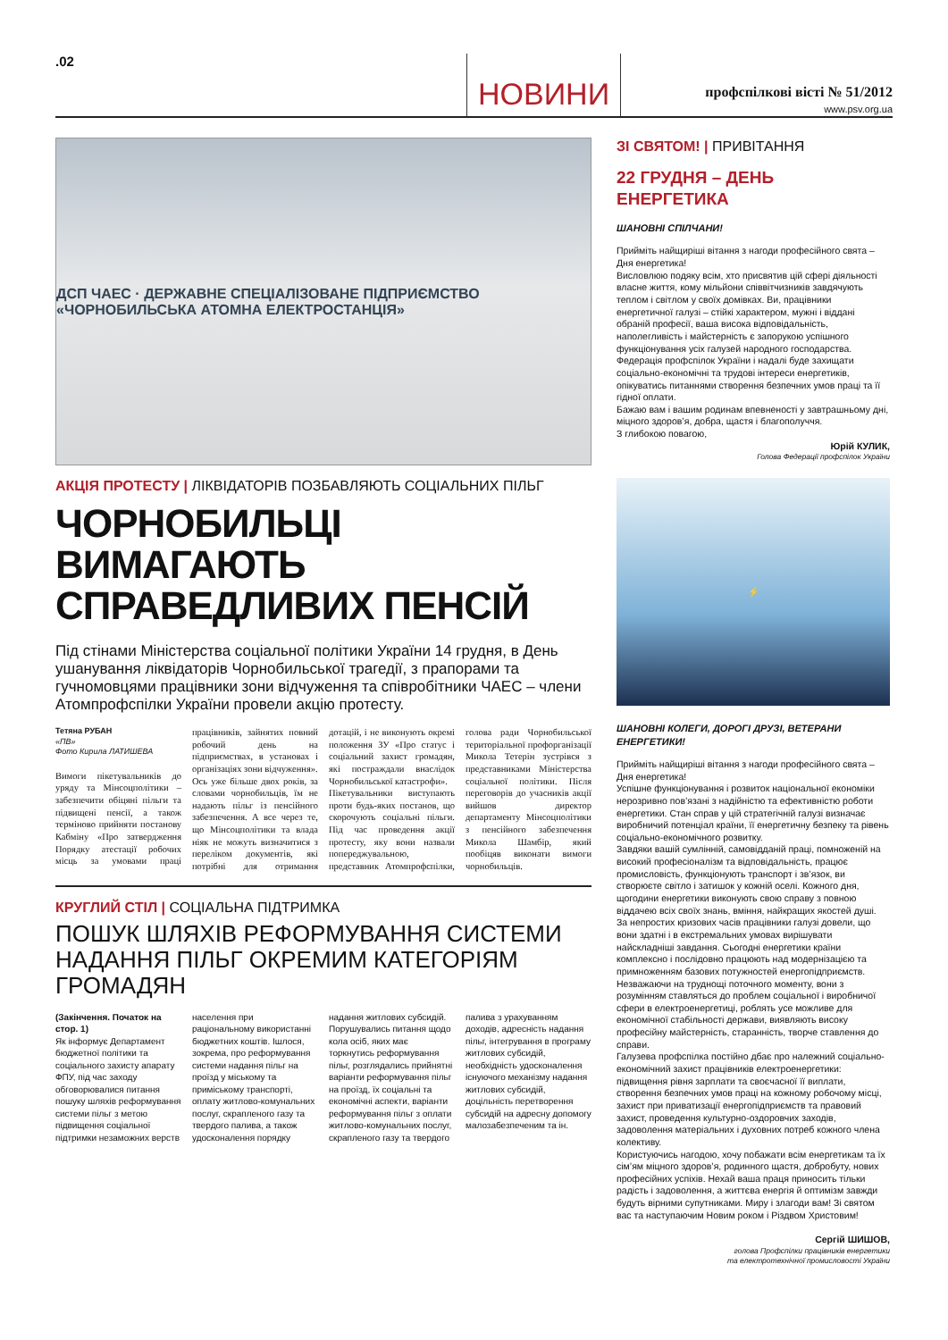.02
НОВИНИ
профспілкові вісті № 51/2012
www.psv.org.ua
ДСП ЧАЕС · ДЕРЖАВНЕ СПЕЦІАЛІЗОВАНЕ ПІДПРИЄМСТВО «ЧОРНОБИЛЬСЬКА АТОМНА ЕЛЕКТРОСТАНЦІЯ»
АКЦІЯ ПРОТЕСТУ | ЛІКВІДАТОРІВ ПОЗБАВЛЯЮТЬ СОЦІАЛЬНИХ ПІЛЬГ
ЧОРНОБИЛЬЦІ ВИМАГАЮТЬ СПРАВЕДЛИВИХ ПЕНСІЙ
Під стінами Міністерства соціальної політики України 14 грудня, в День ушанування ліквідаторів Чорнобильської трагедії, з прапорами та гучномовцями працівники зони відчуження та співробітники ЧАЕС – члени Атомпрофспілки України провели акцію протесту.
Тетяна РУБАН
«ПВ»
Фото Кирила ЛАТИШЕВА
Вимоги пікетувальників до уряду та Мінсоцполітики – забезпечити обіцяні пільги та підвищені пенсії, а також терміново прийняти постанову Кабміну «Про затвердження Порядку атестації робочих місць за умовами праці працівників, зайнятих повний робочий день на підприємствах, в установах і організаціях зони відчуження».
Ось уже більше двох років, за словами чорнобильців, їм не надають пільг із пенсійного забезпечення. А все через те, що Мінсоцполітики та влада ніяк не можуть визначитися з переліком документів, які потрібні для отримання дотацій, і не виконують окремі положення ЗУ «Про статус і соціальний захист громадян, які постраждали внаслідок Чорнобильської катастрофи».
Пікетувальники виступають проти будь-яких постанов, що скорочують соціальні пільги. Під час проведення акції протесту, яку вони назвали попереджувальною, представник Атомпрофспілки, голова ради Чорнобильської територіальної профорганізації Микола Тетерін зустрівся з представниками Міністерства соціальної політики. Після переговорів до учасників акції вийшов директор департаменту Мінсоцполітики з пенсійного забезпечення Микола Шамбір, який пообіцяв виконати вимоги чорнобильців.
КРУГЛИЙ СТІЛ | СОЦІАЛЬНА ПІДТРИМКА
ПОШУК ШЛЯХІВ РЕФОРМУВАННЯ СИСТЕМИ НАДАННЯ ПІЛЬГ ОКРЕМИМ КАТЕГОРІЯМ ГРОМАДЯН
(Закінчення. Початок на стор. 1)
Як інформує Департамент бюджетної політики та соціального захисту апарату ФПУ, під час заходу обговорювалися питання пошуку шляхів реформування системи пільг з метою підвищення соціальної підтримки незаможних верств населення при раціональному використанні бюджетних коштів. Ішлося, зокрема, про реформування системи надання пільг на проїзд у міському та приміському транспорті, оплату житлово-комунальних послуг, скрапленого газу та твердого палива, а також удосконалення порядку надання житлових субсидій. Порушувались питання щодо кола осіб, яких має торкнутись реформування пільг, розглядались прийнятні варіанти реформування пільг на проїзд, їх соціальні та економічні аспекти, варіанти реформування пільг з оплати житлово-комунальних послуг, скрапленого газу та твердого палива з урахуванням доходів, адресність надання пільг, інтегрування в програму житлових субсидій, необхідність удосконалення існуючого механізму надання житлових субсидій, доцільність перетворення субсидій на адресну допомогу малозабезпеченим та ін.
ЗІ СВЯТОМ! | ПРИВІТАННЯ
22 ГРУДНЯ – ДЕНЬ ЕНЕРГЕТИКА
ШАНОВНІ СПІЛЧАНИ!
Прийміть найщиріші вітання з нагоди професійного свята – Дня енергетика!
Висловлюю подяку всім, хто присвятив цій сфері діяльності власне життя, кому мільйони співвітчизників завдячують теплом і світлом у своїх домівках. Ви, працівники енергетичної галузі – стійкі характером, мужні і віддані обраній професії, ваша висока відповідальність, наполегливість і майстерність є запорукою успішного функціонування усіх галузей народного господарства.
Федерація профспілок України і надалі буде захищати соціально-економічні та трудові інтереси енергетиків, опікуватись питаннями створення безпечних умов праці та її гідної оплати.
Бажаю вам і вашим родинам впевненості у завтрашньому дні, міцного здоров’я, добра, щастя і благополуччя.
З глибокою повагою,
Юрій КУЛИК,
Голова Федерації профспілок України
⚡
ШАНОВНІ КОЛЕГИ, ДОРОГІ ДРУЗІ, ВЕТЕРАНИ ЕНЕРГЕТИКИ!
Прийміть найщиріші вітання з нагоди професійного свята – Дня енергетика!
Успішне функціонування і розвиток національної економіки нерозривно пов’язані з надійністю та ефективністю роботи енергетики. Стан справ у цій стратегічній галузі визначає виробничий потенціал країни, її енергетичну безпеку та рівень соціально-економічного розвитку.
Завдяки вашій сумлінній, самовідданій праці, помноженій на високий професіоналізм та відповідальність, працює промисловість, функціонують транспорт і зв’язок, ви створюєте світло і затишок у кожній оселі. Кожного дня, щогодини енергетики виконують свою справу з повною віддачею всіх своїх знань, вміння, найкращих якостей душі.
За непростих кризових часів працівники галузі довели, що вони здатні і в екстремальних умовах вирішувати найскладніші завдання. Сьогодні енергетики країни комплексно і послідовно працюють над модернізацією та примноженням базових потужностей енергопідприємств. Незважаючи на труднощі поточного моменту, вони з розумінням ставляться до проблем соціальної і виробничої сфери в електроенергетиці, роблять усе можливе для економічної стабільності держави, виявляють високу професійну майстерність, старанність, творче ставлення до справи.
Галузева профспілка постійно дбає про належний соціально-економічний захист працівників електроенергетики: підвищення рівня зарплати та своєчасної її виплати, створення безпечних умов праці на кожному робочому місці, захист при приватизації енергопідприємств та правовий захист, проведення культурно-оздоровчих заходів, задоволення матеріальних і духовних потреб кожного члена колективу.
Користуючись нагодою, хочу побажати всім енергетикам та їх сім’ям міцного здоров’я, родинного щастя, добробуту, нових професійних успіхів. Нехай ваша праця приносить тільки радість і задоволення, а життєва енергія й оптимізм завжди будуть вірними супутниками. Миру і злагоди вам! Зі святом вас та наступаючим Новим роком і Різдвом Христовим!
Сергій ШИШОВ,
голова Профспілки працівників енергетики
та електротехнічної промисловості України